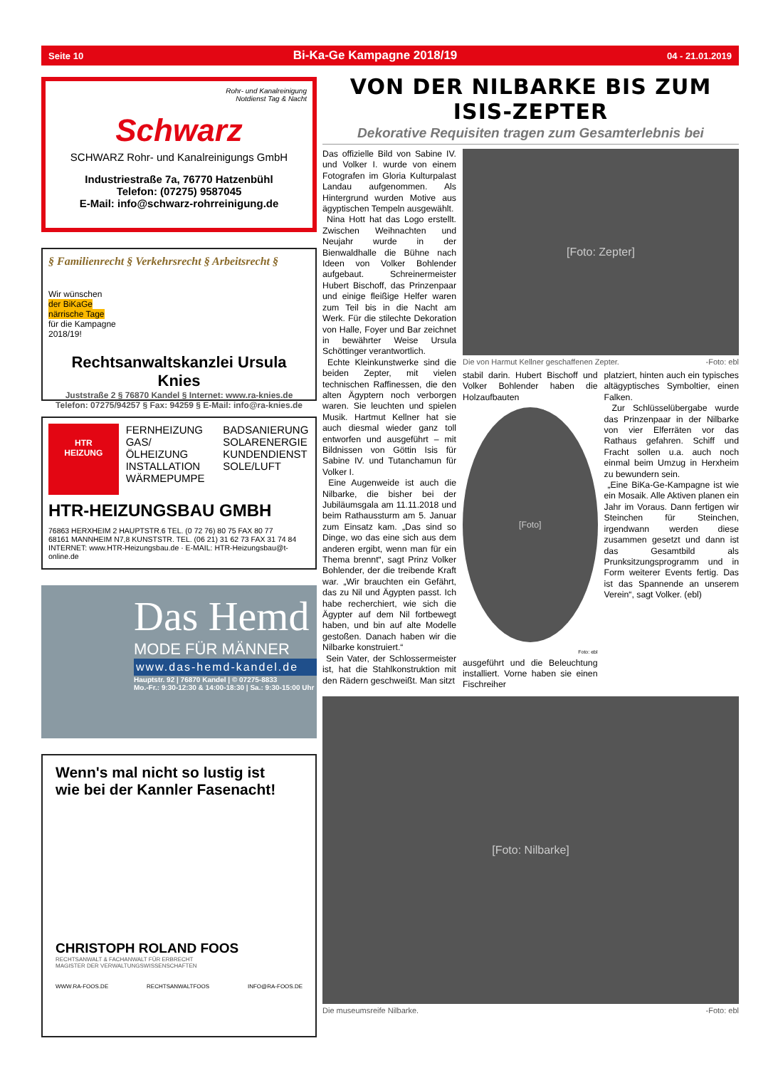Seite 10 Bi-Ka-Ge Kampagne 2018/19 04 - 21.01.2019
Rohr- und Kanalreinigung
Notdienst Tag & Nacht
Schwarz
SCHWARZ Rohr- und Kanalreinigungs GmbH
Industriestraße 7a, 76770 Hatzenbühl
Telefon: (07275) 9587045
E-Mail: info@schwarz-rohrreinigung.de
§ Familienrecht § Verkehrsrecht § Arbeitsrecht §
Wir wünschen
der BiKaGe
närrische Tage
für die Kampagne
2018/19!
Rechtsanwaltskanzlei Ursula Knies
Juststraße 2 § 76870 Kandel § Internet: www.ra-knies.de
Telefon: 07275/94257 § Fax: 94259 § E-Mail: info@ra-knies.de
HTR
HEIZUNG
FERNHEIZUNG
GAS/ÖLHEIZUNG
INSTALLATION
WÄRMEPUMPE
BADSANIERUNG
SOLARENERGIE
KUNDENDIENST
SOLE/LUFT
HTR-HEIZUNGSBAU GMBH
76863 HERXHEIM 2 HAUPTSTR.6 TEL. (0 72 76) 80 75 FAX 80 77
68161 MANNHEIM N7,8 KUNSTSTR. TEL. (06 21) 31 62 73 FAX 31 74 84
INTERNET: www.HTR-Heizungsbau.de · E-MAIL: HTR-Heizungsbau@t-online.de
Das Hemd
MODE FÜR MÄNNER
www.das-hemd-kandel.de
Hauptstr. 92 | 76870 Kandel | © 07275-8833
Mo.-Fr.: 9:30-12:30 & 14:00-18:30 | Sa.: 9:30-15:00 Uhr
Wenn's mal nicht so lustig ist
wie bei der Kannler Fasenacht!
CHRISTOPH ROLAND FOOS
RECHTSANWALT & FACHANWALT FÜR ERBRECHT
MAGISTER DER VERWALTUNGSWISSENSCHAFTEN
WWW.RA-FOOS.DE RECHTSANWALTFOOS INFO@RA-FOOS.DE
VON DER NILBARKE BIS ZUM ISIS-ZEPTER
Dekorative Requisiten tragen zum Gesamterlebnis bei
Das offizielle Bild von Sabine IV. und Volker I. wurde von einem Fotografen im Gloria Kulturpalast Landau aufgenommen. Als Hintergrund wurden Motive aus ägyptischen Tempeln ausgewählt.
Nina Hott hat das Logo erstellt. Zwischen Weihnachten und Neujahr wurde in der Bienwaldhalle die Bühne nach Ideen von Volker Bohlender aufgebaut. Schreinermeister Hubert Bischoff, das Prinzenpaar und einige fleißige Helfer waren zum Teil bis in die Nacht am Werk. Für die stilechte Dekoration von Halle, Foyer und Bar zeichnet in bewährter Weise Ursula Schöttinger verantwortlich.
Echte Kleinkunstwerke sind die beiden Zepter, mit vielen technischen Raffinessen, die den alten Ägyptern noch verborgen waren. Sie leuchten und spielen Musik. Hartmut Kellner hat sie auch diesmal wieder ganz toll entworfen und ausgeführt – mit Bildnissen von Göttin Isis für Sabine IV. und Tutanchamun für Volker I.
Eine Augenweide ist auch die Nilbarke, die bisher bei der Jubiläumsgala am 11.11.2018 und beim Rathaussturm am 5. Januar zum Einsatz kam. „Das sind so Dinge, wo das eine sich aus dem anderen ergibt, wenn man für ein Thema brennt“, sagt Prinz Volker Bohlender, der die treibende Kraft war. „Wir brauchten ein Gefährt, das zu Nil und Ägypten passt. Ich habe recherchiert, wie sich die Ägypter auf dem Nil fortbewegt haben, und bin auf alte Modelle gestoßen. Danach haben wir die Nilbarke konstruiert.“
Sein Vater, der Schlossermeister ist, hat die Stahlkonstruktion mit den Rädern geschweißt. Man sitzt
[Foto: Zepter]
Die von Harmut Kellner geschaffenen Zepter. -Foto: ebl
stabil darin. Hubert Bischoff und Volker Bohlender haben die Holzaufbauten
[Foto]
Foto: ebl
ausgeführt und die Beleuchtung installiert. Vorne haben sie einen Fischreiher
platziert, hinten auch ein typisches altägyptisches Symboltier, einen Falken.
Zur Schlüsselübergabe wurde das Prinzenpaar in der Nilbarke von vier Elferräten vor das Rathaus gefahren. Schiff und Fracht sollen u.a. auch noch einmal beim Umzug in Herxheim zu bewundern sein.
„Eine BiKa-Ge-Kampagne ist wie ein Mosaik. Alle Aktiven planen ein Jahr im Voraus. Dann fertigen wir Steinchen für Steinchen, irgendwann werden diese zusammen gesetzt und dann ist das Gesamtbild als Prunksitzungsprogramm und in Form weiterer Events fertig. Das ist das Spannende an unserem Verein“, sagt Volker. (ebl)
[Foto: Nilbarke]
Die museumsreife Nilbarke. -Foto: ebl